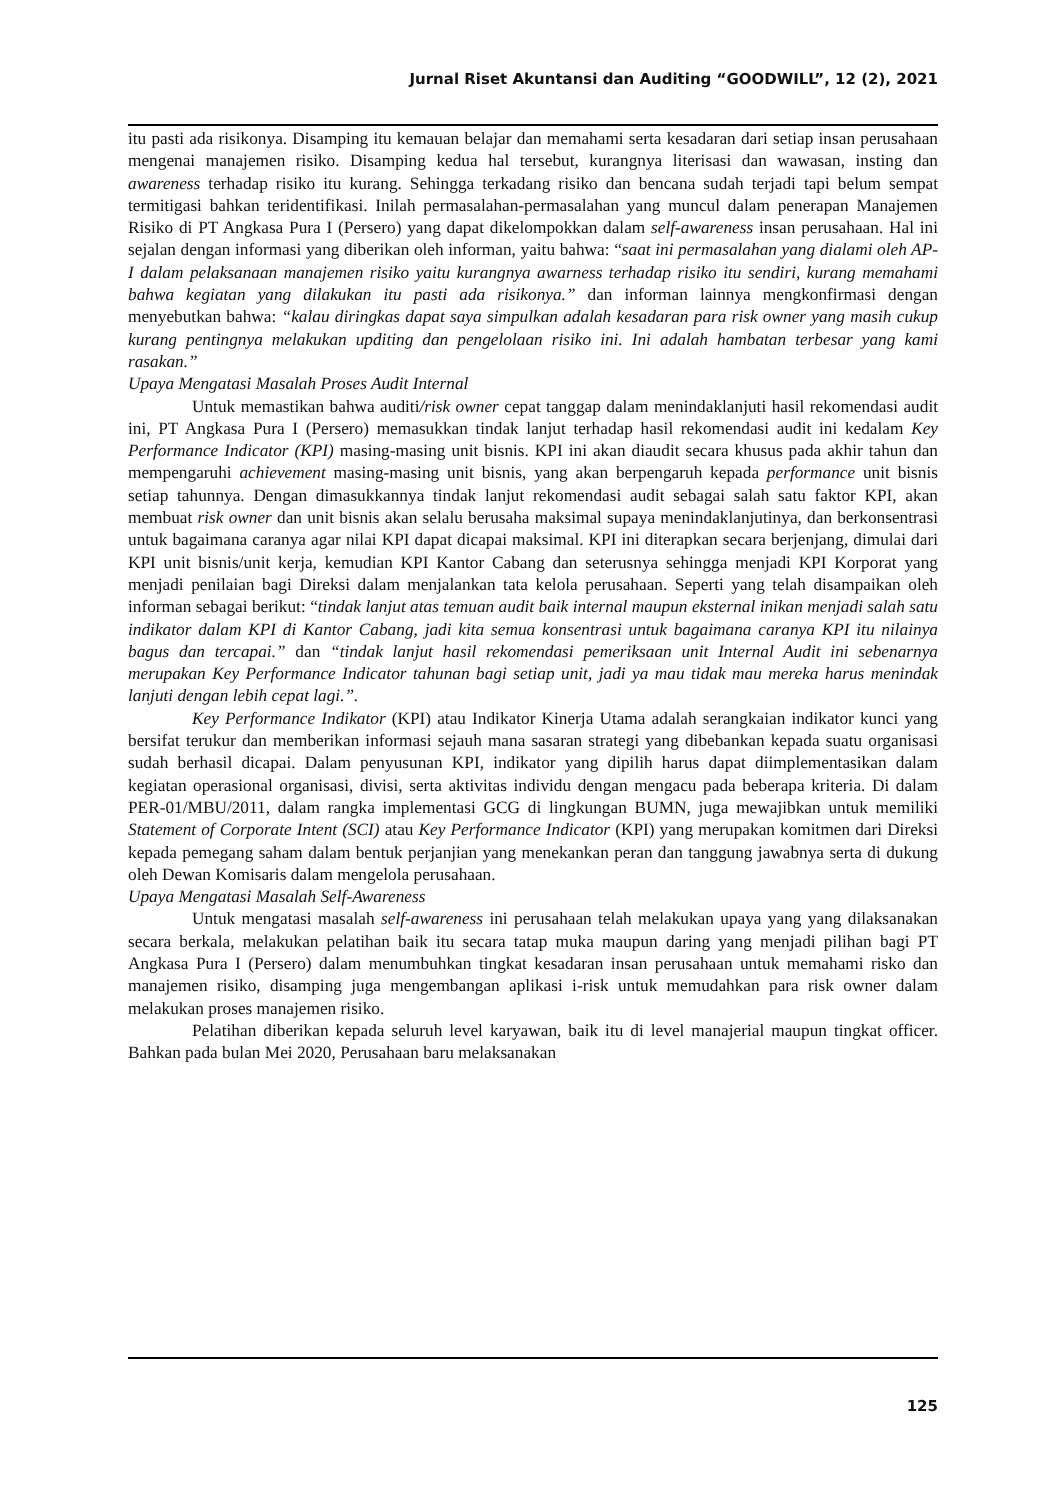Jurnal Riset Akuntansi dan Auditing “GOODWILL”, 12 (2), 2021
itu pasti ada risikonya. Disamping itu kemauan belajar dan memahami serta kesadaran dari setiap insan perusahaan mengenai manajemen risiko. Disamping kedua hal tersebut, kurangnya literisasi dan wawasan, insting dan awareness terhadap risiko itu kurang. Sehingga terkadang risiko dan bencana sudah terjadi tapi belum sempat termitigasi bahkan teridentifikasi. Inilah permasalahan-permasalahan yang muncul dalam penerapan Manajemen Risiko di PT Angkasa Pura I (Persero) yang dapat dikelompokkan dalam self-awareness insan perusahaan. Hal ini sejalan dengan informasi yang diberikan oleh informan, yaitu bahwa: “saat ini permasalahan yang dialami oleh AP-I dalam pelaksanaan manajemen risiko yaitu kurangnya awarness terhadap risiko itu sendiri, kurang memahami bahwa kegiatan yang dilakukan itu pasti ada risikonya.” dan informan lainnya mengkonfirmasi dengan menyebutkan bahwa: “kalau diringkas dapat saya simpulkan adalah kesadaran para risk owner yang masih cukup kurang pentingnya melakukan upditing dan pengelolaan risiko ini. Ini adalah hambatan terbesar yang kami rasakan.”
Upaya Mengatasi Masalah Proses Audit Internal
Untuk memastikan bahwa auditi/risk owner cepat tanggap dalam menindaklanjuti hasil rekomendasi audit ini, PT Angkasa Pura I (Persero) memasukkan tindak lanjut terhadap hasil rekomendasi audit ini kedalam Key Performance Indicator (KPI) masing-masing unit bisnis. KPI ini akan diaudit secara khusus pada akhir tahun dan mempengaruhi achievement masing-masing unit bisnis, yang akan berpengaruh kepada performance unit bisnis setiap tahunnya. Dengan dimasukkannya tindak lanjut rekomendasi audit sebagai salah satu faktor KPI, akan membuat risk owner dan unit bisnis akan selalu berusaha maksimal supaya menindaklanjutinya, dan berkonsentrasi untuk bagaimana caranya agar nilai KPI dapat dicapai maksimal. KPI ini diterapkan secara berjenjang, dimulai dari KPI unit bisnis/unit kerja, kemudian KPI Kantor Cabang dan seterusnya sehingga menjadi KPI Korporat yang menjadi penilaian bagi Direksi dalam menjalankan tata kelola perusahaan. Seperti yang telah disampaikan oleh informan sebagai berikut: “tindak lanjut atas temuan audit baik internal maupun eksternal inikan menjadi salah satu indikator dalam KPI di Kantor Cabang, jadi kita semua konsentrasi untuk bagaimana caranya KPI itu nilainya bagus dan tercapai.” dan “tindak lanjut hasil rekomendasi pemeriksaan unit Internal Audit ini sebenarnya merupakan Key Performance Indicator tahunan bagi setiap unit, jadi ya mau tidak mau mereka harus menindak lanjuti dengan lebih cepat lagi.”.
Key Performance Indikator (KPI) atau Indikator Kinerja Utama adalah serangkaian indikator kunci yang bersifat terukur dan memberikan informasi sejauh mana sasaran strategi yang dibebankan kepada suatu organisasi sudah berhasil dicapai. Dalam penyusunan KPI, indikator yang dipilih harus dapat diimplementasikan dalam kegiatan operasional organisasi, divisi, serta aktivitas individu dengan mengacu pada beberapa kriteria. Di dalam PER-01/MBU/2011, dalam rangka implementasi GCG di lingkungan BUMN, juga mewajibkan untuk memiliki Statement of Corporate Intent (SCI) atau Key Performance Indicator (KPI) yang merupakan komitmen dari Direksi kepada pemegang saham dalam bentuk perjanjian yang menekankan peran dan tanggung jawabnya serta di dukung oleh Dewan Komisaris dalam mengelola perusahaan.
Upaya Mengatasi Masalah Self-Awareness
Untuk mengatasi masalah self-awareness ini perusahaan telah melakukan upaya yang yang dilaksanakan secara berkala, melakukan pelatihan baik itu secara tatap muka maupun daring yang menjadi pilihan bagi PT Angkasa Pura I (Persero) dalam menumbuhkan tingkat kesadaran insan perusahaan untuk memahami risko dan manajemen risiko, disamping juga mengembangan aplikasi i-risk untuk memudahkan para risk owner dalam melakukan proses manajemen risiko.
Pelatihan diberikan kepada seluruh level karyawan, baik itu di level manajerial maupun tingkat officer. Bahkan pada bulan Mei 2020, Perusahaan baru melaksanakan
125